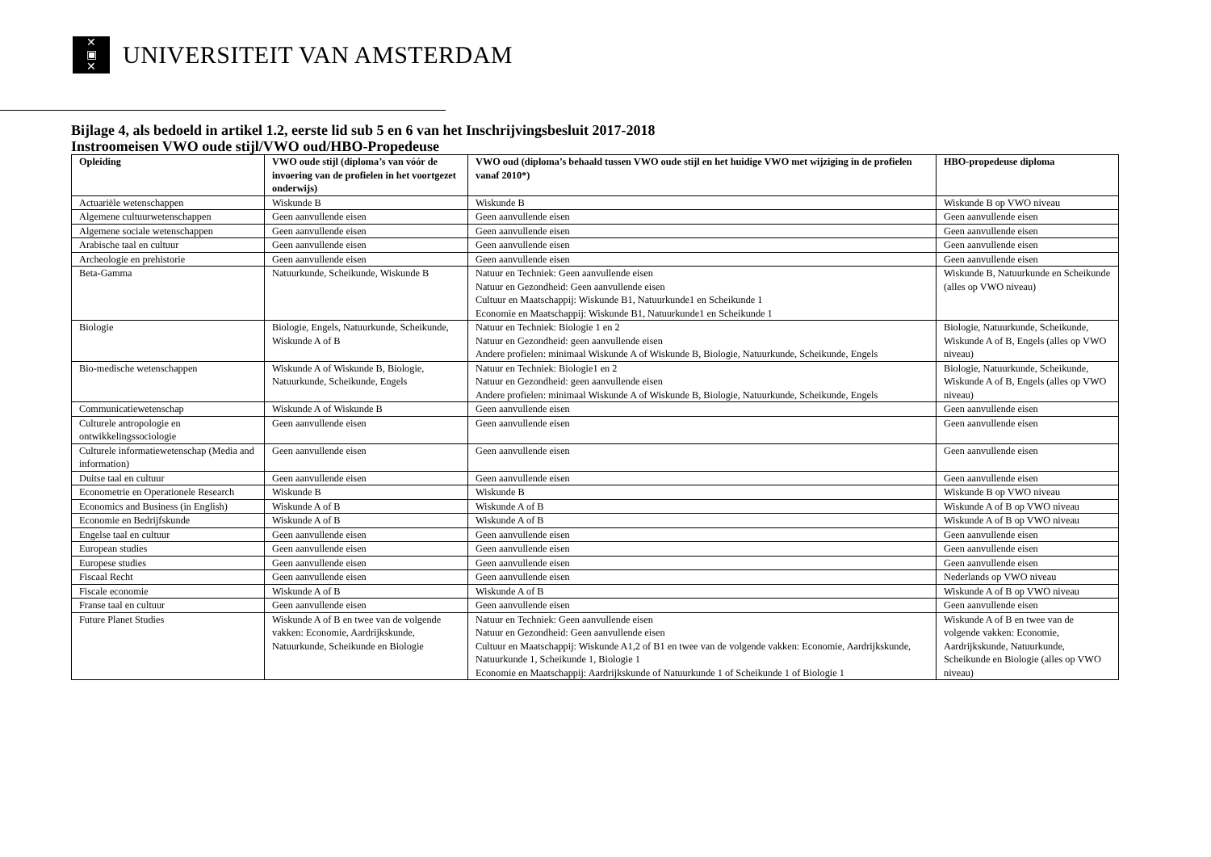✕
▣
✕
UNIVERSITEIT VAN AMSTERDAM
Bijlage 4, als bedoeld in artikel 1.2, eerste lid sub 5 en 6 van het Inschrijvingsbesluit 2017-2018
Instroomeisen VWO oude stijl/VWO oud/HBO-Propedeuse
| Opleiding | VWO oude stijl (diploma’s van vóór de invoering van de profielen in het voortgezet onderwijs) | VWO oud (diploma’s behaald tussen VWO oude stijl en het huidige VWO met wijziging in de profielen vanaf 2010*) | HBO-propedeuse diploma |
| --- | --- | --- | --- |
| Actuariële wetenschappen | Wiskunde B | Wiskunde B | Wiskunde B op VWO niveau |
| Algemene cultuurwetenschappen | Geen aanvullende eisen | Geen aanvullende eisen | Geen aanvullende eisen |
| Algemene sociale wetenschappen | Geen aanvullende eisen | Geen aanvullende eisen | Geen aanvullende eisen |
| Arabische taal en cultuur | Geen aanvullende eisen | Geen aanvullende eisen | Geen aanvullende eisen |
| Archeologie en prehistorie | Geen aanvullende eisen | Geen aanvullende eisen | Geen aanvullende eisen |
| Beta-Gamma | Natuurkunde, Scheikunde, Wiskunde B | Natuur en Techniek: Geen aanvullende eisen Natuur en Gezondheid: Geen aanvullende eisen Cultuur en Maatschappij: Wiskunde B1, Natuurkunde1 en Scheikunde 1 Economie en Maatschappij: Wiskunde B1, Natuurkunde1 en Scheikunde 1 | Wiskunde B, Natuurkunde en Scheikunde (alles op VWO niveau) |
| Biologie | Biologie, Engels, Natuurkunde, Scheikunde, Wiskunde A of B | Natuur en Techniek: Biologie 1 en 2 Natuur en Gezondheid: geen aanvullende eisen Andere profielen: minimaal Wiskunde A of Wiskunde B, Biologie, Natuurkunde, Scheikunde, Engels | Biologie, Natuurkunde, Scheikunde, Wiskunde A of B, Engels (alles op VWO niveau) |
| Bio-medische wetenschappen | Wiskunde A of Wiskunde B, Biologie, Natuurkunde, Scheikunde, Engels | Natuur en Techniek: Biologie1 en 2 Natuur en Gezondheid: geen aanvullende eisen Andere profielen: minimaal Wiskunde A of Wiskunde B, Biologie, Natuurkunde, Scheikunde, Engels | Biologie, Natuurkunde, Scheikunde, Wiskunde A of B, Engels (alles op VWO niveau) |
| Communicatiewetenschap | Wiskunde A of Wiskunde B | Geen aanvullende eisen | Geen aanvullende eisen |
| Culturele antropologie en ontwikkelingssociologie | Geen aanvullende eisen | Geen aanvullende eisen | Geen aanvullende eisen |
| Culturele informatiewetenschap (Media and information) | Geen aanvullende eisen | Geen aanvullende eisen | Geen aanvullende eisen |
| Duitse taal en cultuur | Geen aanvullende eisen | Geen aanvullende eisen | Geen aanvullende eisen |
| Econometrie en Operationele Research | Wiskunde B | Wiskunde B | Wiskunde B op VWO niveau |
| Economics and Business (in English) | Wiskunde A of B | Wiskunde A of B | Wiskunde A of B op VWO niveau |
| Economie en Bedrijfskunde | Wiskunde A of B | Wiskunde A of B | Wiskunde A of B op VWO niveau |
| Engelse taal en cultuur | Geen aanvullende eisen | Geen aanvullende eisen | Geen aanvullende eisen |
| European studies | Geen aanvullende eisen | Geen aanvullende eisen | Geen aanvullende eisen |
| Europese studies | Geen aanvullende eisen | Geen aanvullende eisen | Geen aanvullende eisen |
| Fiscaal Recht | Geen aanvullende eisen | Geen aanvullende eisen | Nederlands op VWO niveau |
| Fiscale economie | Wiskunde A of B | Wiskunde A of B | Wiskunde A of B op VWO niveau |
| Franse taal en cultuur | Geen aanvullende eisen | Geen aanvullende eisen | Geen aanvullende eisen |
| Future Planet Studies | Wiskunde A of B en twee van de volgende vakken: Economie, Aardrijkskunde, Natuurkunde, Scheikunde en Biologie | Natuur en Techniek: Geen aanvullende eisen Natuur en Gezondheid: Geen aanvullende eisen Cultuur en Maatschappij: Wiskunde A1,2 of B1 en twee van de volgende vakken: Economie, Aardrijkskunde, Natuurkunde 1, Scheikunde 1, Biologie 1 Economie en Maatschappij: Aardrijkskunde of Natuurkunde 1 of Scheikunde 1 of Biologie 1 | Wiskunde A of B en twee van de volgende vakken: Economie, Aardrijkskunde, Natuurkunde, Scheikunde en Biologie (alles op VWO niveau) |